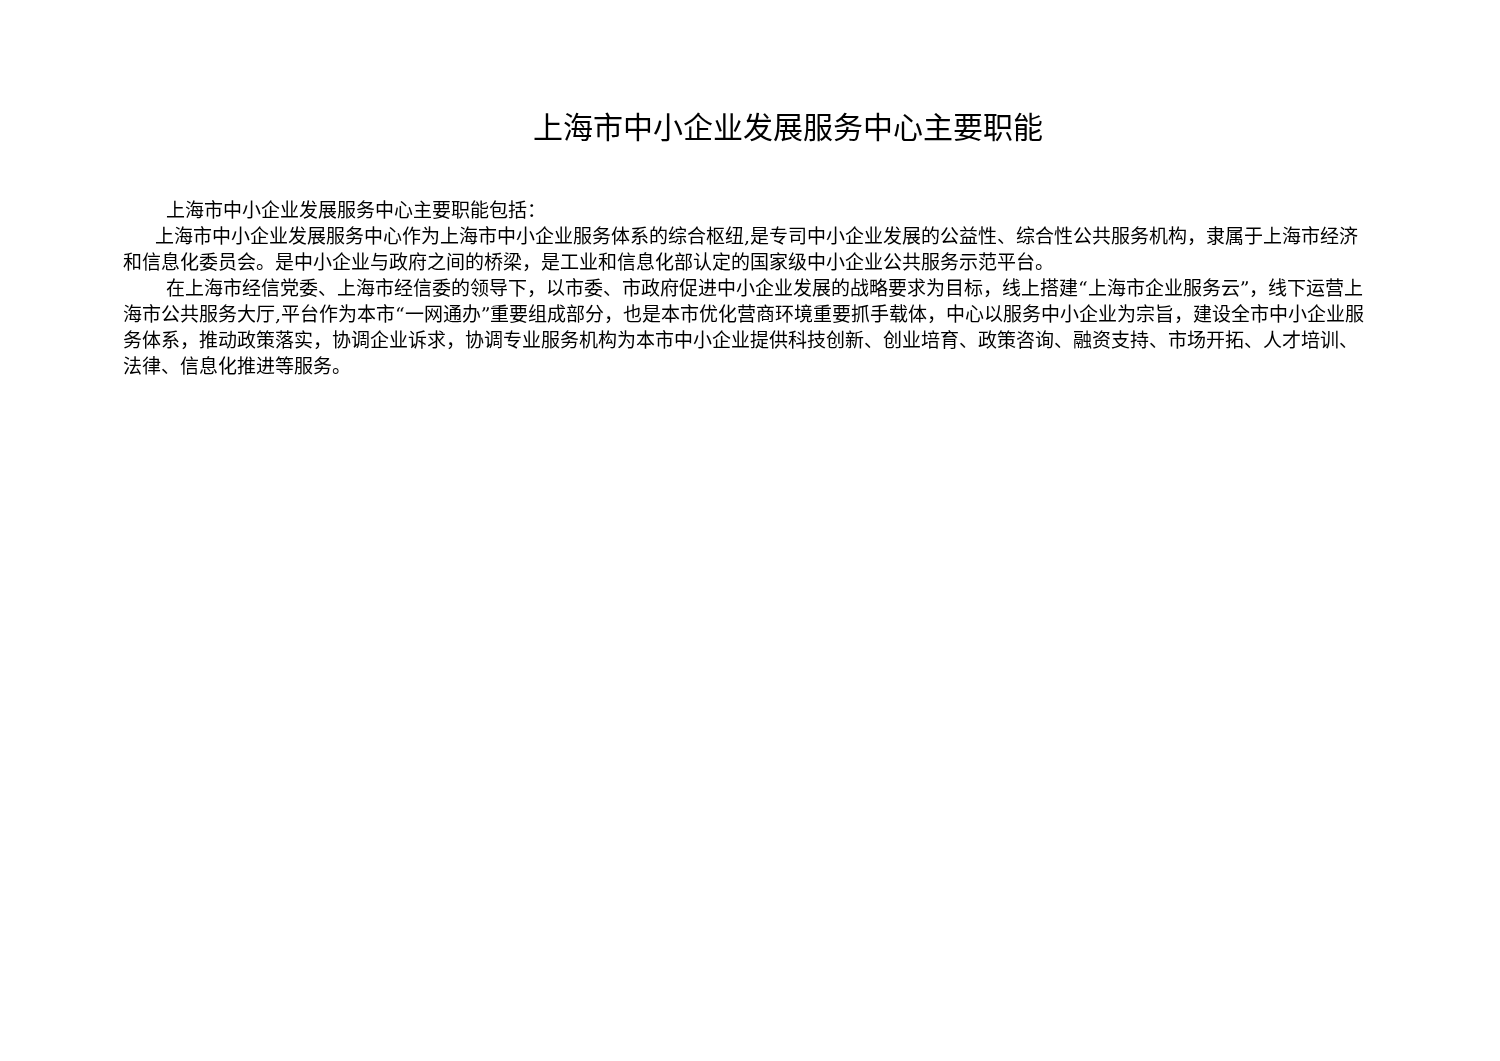上海市中小企业发展服务中心主要职能
上海市中小企业发展服务中心主要职能包括：
上海市中小企业发展服务中心作为上海市中小企业服务体系的综合枢纽,是专司中小企业发展的公益性、综合性公共服务机构，隶属于上海市经济和信息化委员会。是中小企业与政府之间的桥梁，是工业和信息化部认定的国家级中小企业公共服务示范平台。
在上海市经信党委、上海市经信委的领导下，以市委、市政府促进中小企业发展的战略要求为目标，线上搭建“上海市企业服务云”，线下运营上海市公共服务大厅,平台作为本市“一网通办”重要组成部分，也是本市优化营商环境重要抓手载体，中心以服务中小企业为宗旨，建设全市中小企业服务体系，推动政策落实，协调企业诉求，协调专业服务机构为本市中小企业提供科技创新、创业培育、政策咨询、融资支持、市场开拓、人才培训、法律、信息化推进等服务。